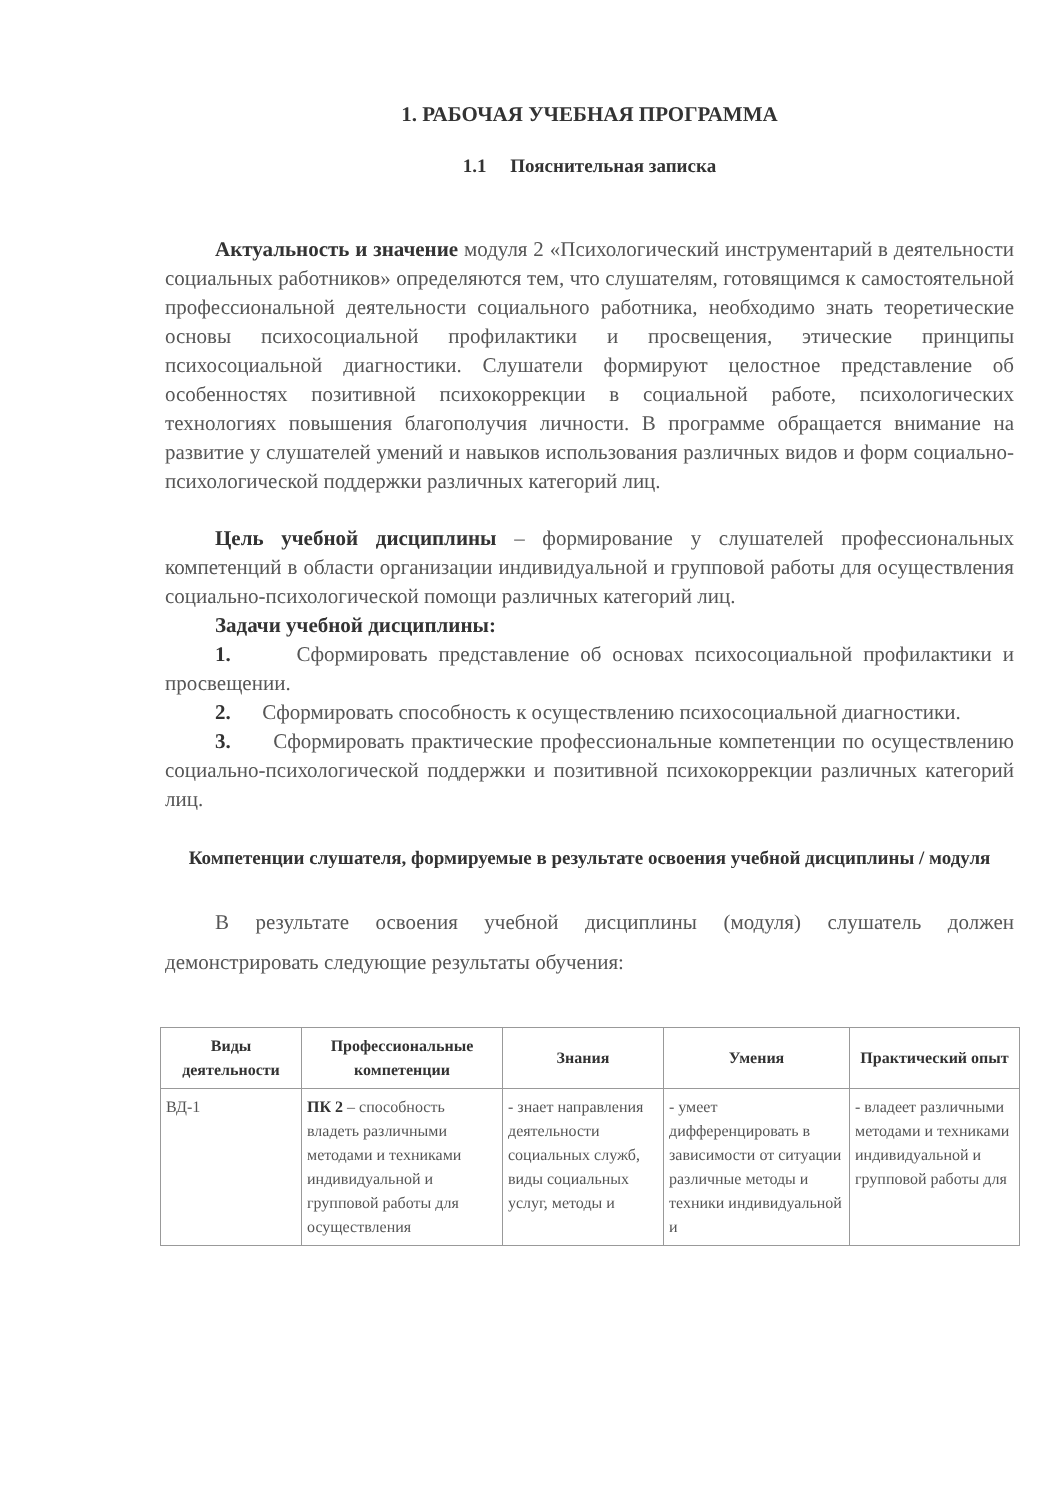1. РАБОЧАЯ УЧЕБНАЯ ПРОГРАММА
1.1 Пояснительная записка
Актуальность и значение модуля 2 «Психологический инструментарий в деятельности социальных работников» определяются тем, что слушателям, готовящимся к самостоятельной профессиональной деятельности социального работника, необходимо знать теоретические основы психосоциальной профилактики и просвещения, этические принципы психосоциальной диагностики. Слушатели формируют целостное представление об особенностях позитивной психокоррекции в социальной работе, психологических технологиях повышения благополучия личности. В программе обращается внимание на развитие у слушателей умений и навыков использования различных видов и форм социально-психологической поддержки различных категорий лиц.
Цель учебной дисциплины – формирование у слушателей профессиональных компетенций в области организации индивидуальной и групповой работы для осуществления социально-психологической помощи различных категорий лиц.
Задачи учебной дисциплины:
1. Сформировать представление об основах психосоциальной профилактики и просвещении.
2. Сформировать способность к осуществлению психосоциальной диагностики.
3. Сформировать практические профессиональные компетенции по осуществлению социально-психологической поддержки и позитивной психокоррекции различных категорий лиц.
Компетенции слушателя, формируемые в результате освоения учебной дисциплины / модуля
В результате освоения учебной дисциплины (модуля) слушатель должен демонстрировать следующие результаты обучения:
| Виды деятельности | Профессиональные компетенции | Знания | Умения | Практический опыт |
| --- | --- | --- | --- | --- |
| ВД-1 | ПК 2 – способность владеть различными методами и техниками индивидуальной и групповой работы для осуществления | - знает направления деятельности социальных служб, виды социальных услуг, методы и | - умеет дифференцировать в зависимости от ситуации различные методы и техники индивидуальной и | - владеет различными методами и техниками индивидуальной и групповой работы для |